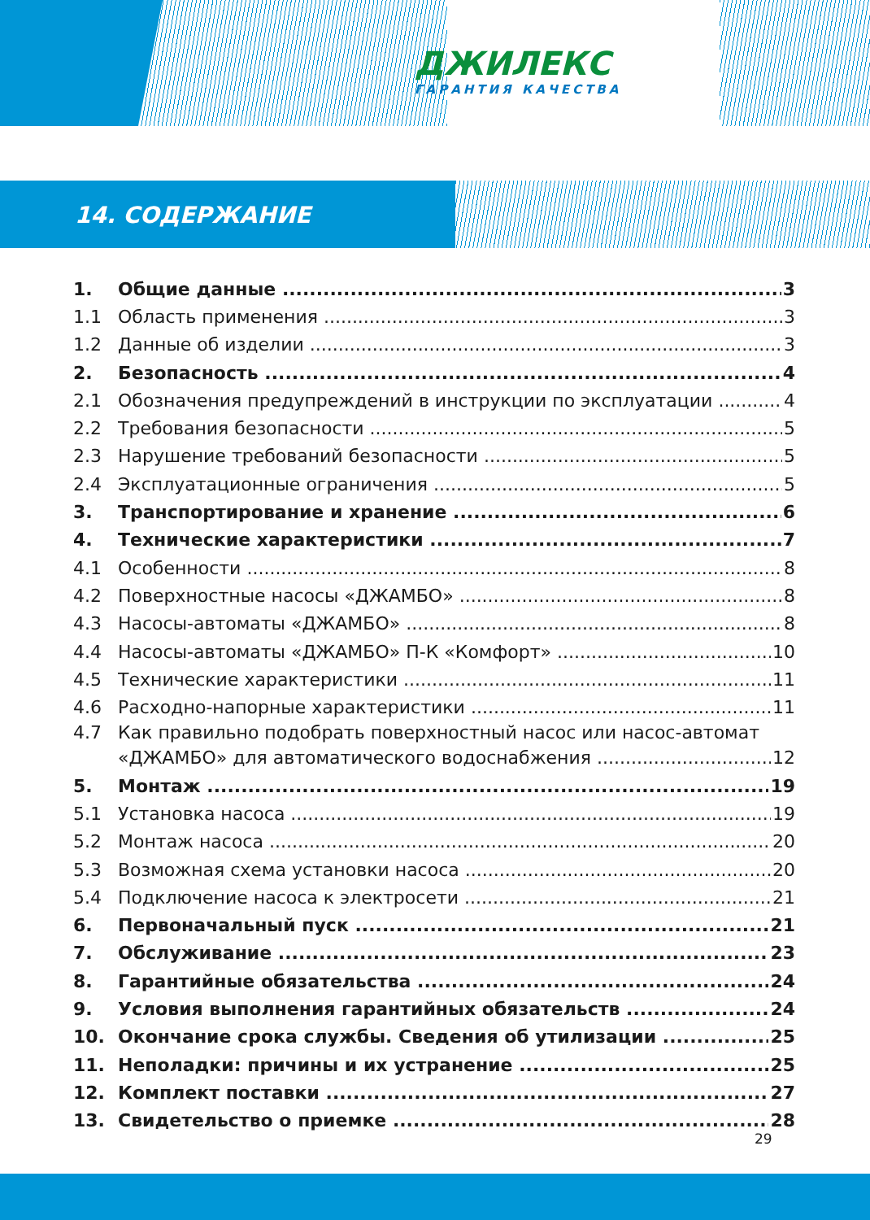ДЖИЛЕКС
ГАРАНТИЯ КАЧЕСТВА
14. СОДЕРЖАНИЕ
1. Общие данные 3
1.1 Область применения 3
1.2 Данные об изделии 3
2. Безопасность 4
2.1 Обозначения предупреждений в инструкции по эксплуатации 4
2.2 Требования безопасности 5
2.3 Нарушение требований безопасности 5
2.4 Эксплуатационные ограничения 5
3. Транспортирование и хранение 6
4. Технические характеристики 7
4.1 Особенности 8
4.2 Поверхностные насосы «ДЖАМБО» 8
4.3 Насосы-автоматы «ДЖАМБО» 8
4.4 Насосы-автоматы «ДЖАМБО» П-К «Комфорт» 10
4.5 Технические характеристики 11
4.6 Расходно-напорные характеристики 11
4.7 Как правильно подобрать поверхностный насос или насос-автомат
«ДЖАМБО» для автоматического водоснабжения 12
5. Монтаж 19
5.1 Установка насоса 19
5.2 Монтаж насоса 20
5.3 Возможная схема установки насоса 20
5.4 Подключение насоса к электросети 21
6. Первоначальный пуск 21
7. Обслуживание 23
8. Гарантийные обязательства 24
9. Условия выполнения гарантийных обязательств 24
10. Окончание срока службы. Сведения об утилизации 25
11. Неполадки: причины и их устранение 25
12. Комплект поставки 27
13. Свидетельство о приемке 28
29